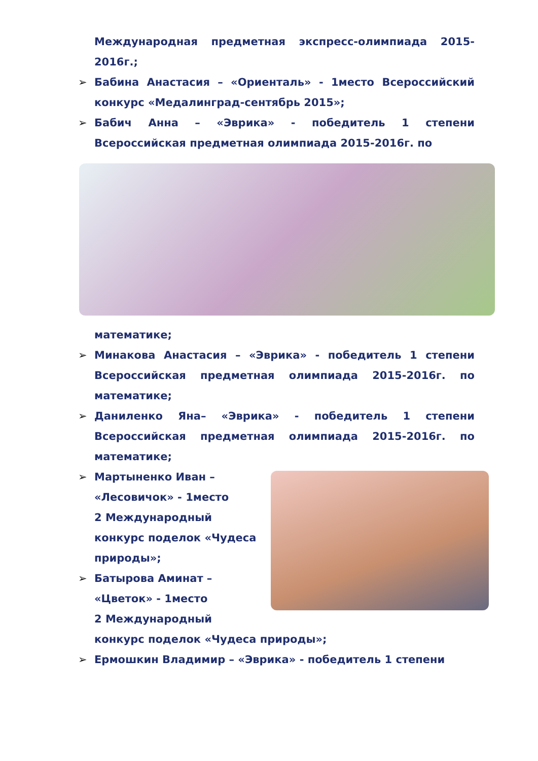Международная предметная экспресс-олимпиада 2015-2016г.;
➢ Бабина Анастасия – «Ориенталь» - 1место Всероссийский конкурс «Медалинград-сентябрь 2015»;
➢ Бабич Анна – «Эврика» - победитель 1 степени Всероссийская предметная олимпиада 2015-2016г. по
математике;
➢ Минакова Анастасия – «Эврика» - победитель 1 степени Всероссийская предметная олимпиада 2015-2016г. по математике;
➢ Даниленко Яна– «Эврика» - победитель 1 степени Всероссийская предметная олимпиада 2015-2016г. по математике;
➢ Мартыненко Иван – «Лесовичок» - 1место
2 Международный конкурс поделок «Чудеса природы»;
➢ Батырова Аминат – «Цветок» - 1место
2 Международный конкурс поделок «Чудеса природы»;
➢ Ермошкин Владимир – «Эврика» - победитель 1 степени